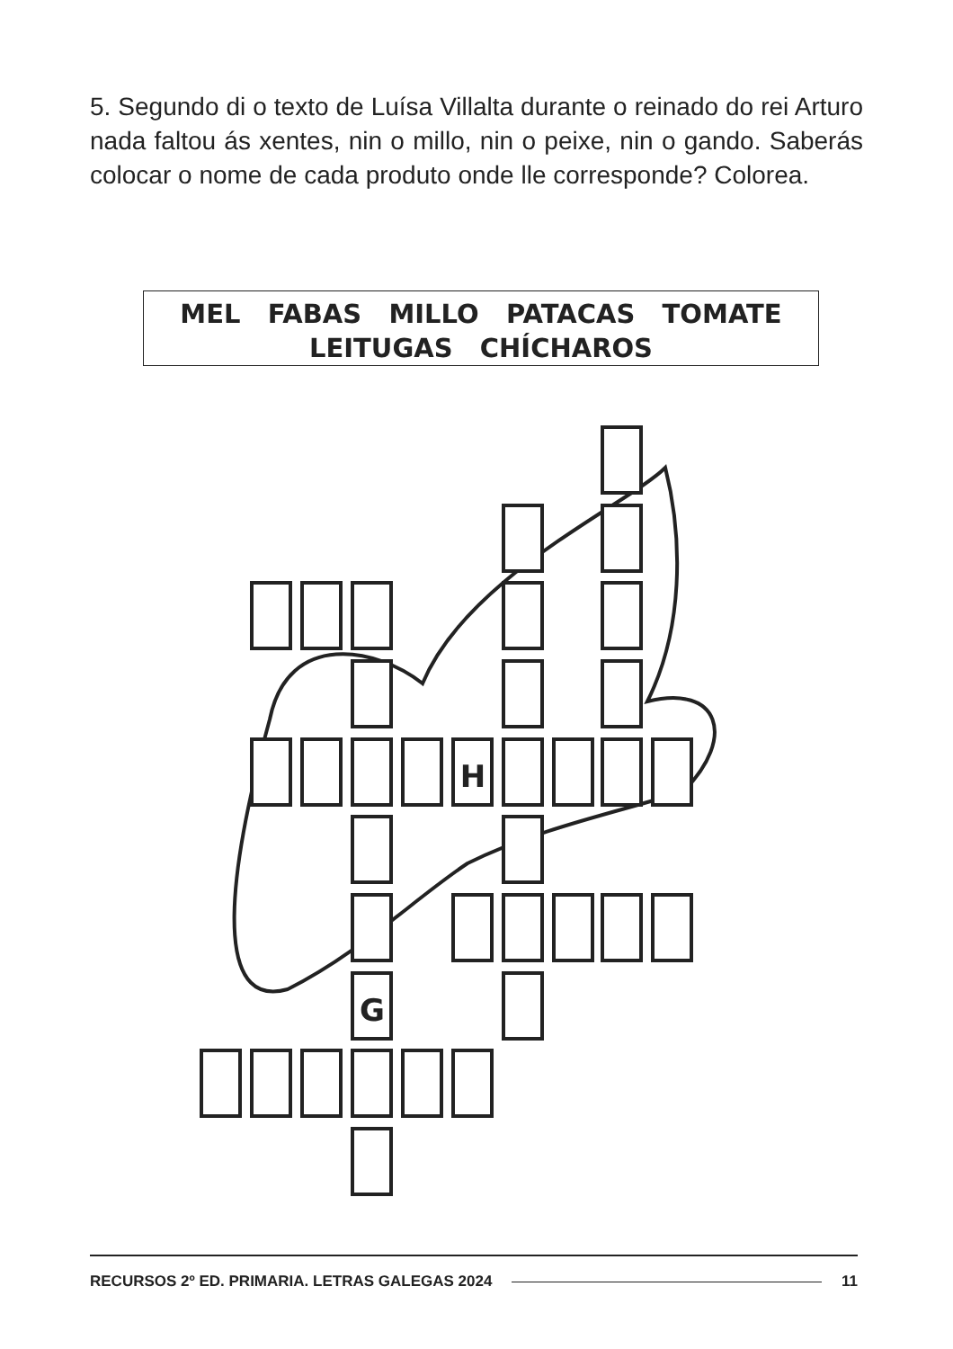5. Segundo di o texto de Luísa Villalta durante o reinado do rei Arturo nada faltou ás xentes, nin o millo, nin o peixe, nin o gando. Saberás colocar o nome de cada produto onde lle corresponde? Colorea.
MEL FABAS MILLO PATACAS TOMATE
LEITUGAS CHÍCHAROS
H
G
RECURSOS 2º ED. PRIMARIA. LETRAS GALEGAS 2024 11